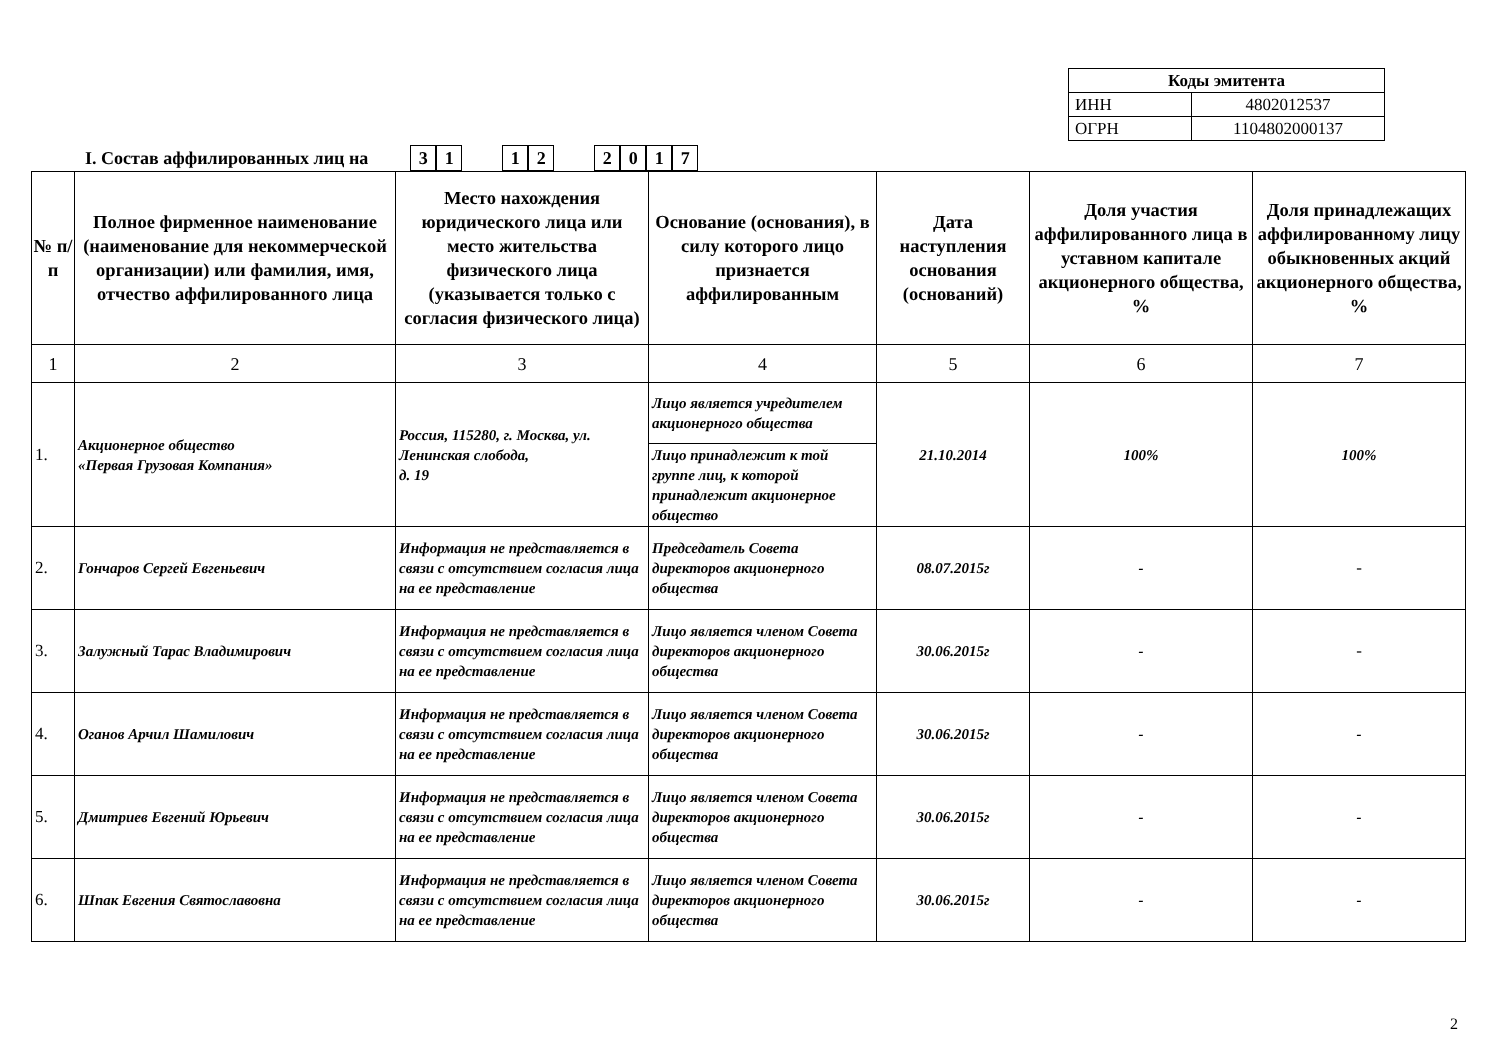| Коды эмитента | |
| ИНН | 4802012537 |
| ОГРН | 1104802000137 |
I. Состав аффилированных лиц на 31 12 2017
| № п/п | Полное фирменное наименование (наименование для некоммерческой организации) или фамилия, имя, отчество аффилированного лица | Место нахождения юридического лица или место жительства физического лица (указывается только с согласия физического лица) | Основание (основания), в силу которого лицо признается аффилированным | Дата наступления основания (оснований) | Доля участия аффилированного лица в уставном капитале акционерного общества, % | Доля принадлежащих аффилированному лицу обыкновенных акций акционерного общества, % |
| --- | --- | --- | --- | --- | --- | --- |
| 1 | 2 | 3 | 4 | 5 | 6 | 7 |
| 1. | Акционерное общество «Первая Грузовая Компания» | Россия, 115280, г. Москва, ул. Ленинская слобода, д. 19 | Лицо является учредителем акционерного общества | 21.10.2014 | 100% | 100% |
| | | | Лицо принадлежит к той группе лиц, к которой принадлежит акционерное общество | | | |
| 2. | Гончаров Сергей Евгеньевич | Информация не представляется в связи с отсутствием согласия лица на ее представление | Председатель Совета директоров акционерного общества | 08.07.2015г | - | - |
| 3. | Залужный Тарас Владимирович | Информация не представляется в связи с отсутствием согласия лица на ее представление | Лицо является членом Совета директоров акционерного общества | 30.06.2015г | - | - |
| 4. | Оганов Арчил Шамилович | Информация не представляется в связи с отсутствием согласия лица на ее представление | Лицо является членом Совета директоров акционерного общества | 30.06.2015г | - | - |
| 5. | Дмитриев Евгений Юрьевич | Информация не представляется в связи с отсутствием согласия лица на ее представление | Лицо является членом Совета директоров акционерного общества | 30.06.2015г | - | - |
| 6. | Шпак Евгения Святославовна | Информация не представляется в связи с отсутствием согласия лица на ее представление | Лицо является членом Совета директоров акционерного общества | 30.06.2015г | - | - |
2